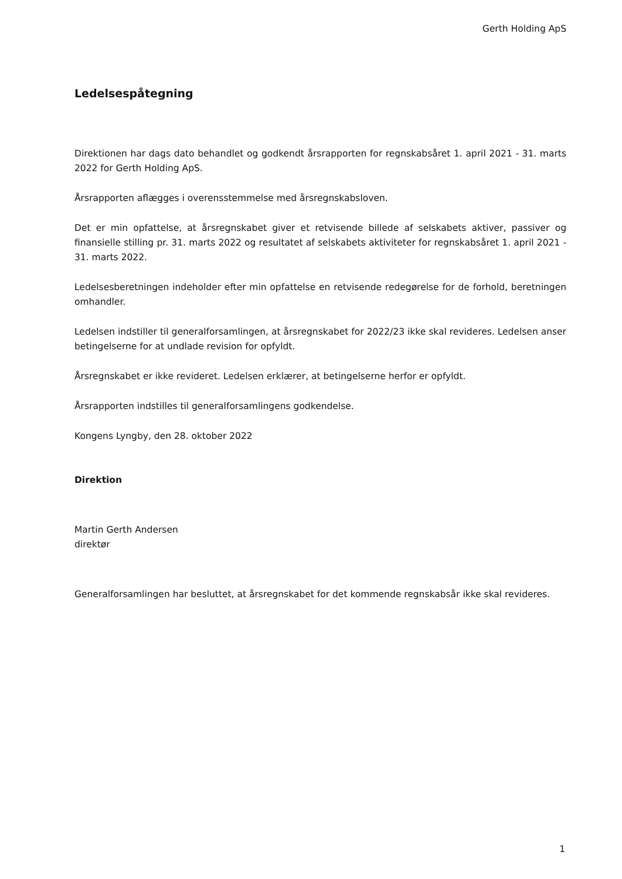Gerth Holding ApS
Ledelsespåtegning
Direktionen har dags dato behandlet og godkendt årsrapporten for regnskabsåret 1. april 2021 - 31. marts 2022 for Gerth Holding ApS.
Årsrapporten aflægges i overensstemmelse med årsregnskabsloven.
Det er min opfattelse, at årsregnskabet giver et retvisende billede af selskabets aktiver, passiver og finansielle stilling pr. 31. marts 2022 og resultatet af selskabets aktiviteter for regnskabsåret 1. april 2021 - 31. marts 2022.
Ledelsesberetningen indeholder efter min opfattelse en retvisende redegørelse for de forhold, beretningen omhandler.
Ledelsen indstiller til generalforsamlingen, at årsregnskabet for 2022/23 ikke skal revideres. Ledelsen anser betingelserne for at undlade revision for opfyldt.
Årsregnskabet er ikke revideret. Ledelsen erklærer, at betingelserne herfor er opfyldt.
Årsrapporten indstilles til generalforsamlingens godkendelse.
Kongens Lyngby, den 28. oktober 2022
Direktion
Martin Gerth Andersen
direktør
Generalforsamlingen har besluttet, at årsregnskabet for det kommende regnskabsår ikke skal revideres.
1